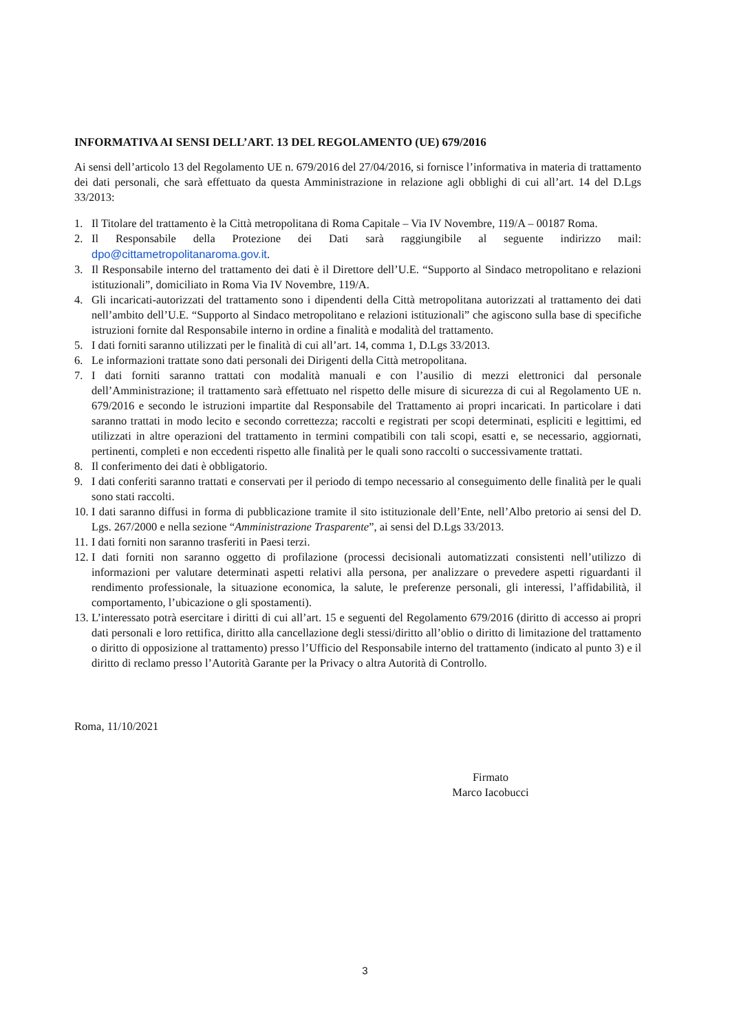INFORMATIVA AI SENSI DELL’ART. 13 DEL REGOLAMENTO (UE) 679/2016
Ai sensi dell’articolo 13 del Regolamento UE n. 679/2016 del 27/04/2016, si fornisce l’informativa in materia di trattamento dei dati personali, che sarà effettuato da questa Amministrazione in relazione agli obblighi di cui all’art. 14 del D.Lgs 33/2013:
1. Il Titolare del trattamento è la Città metropolitana di Roma Capitale – Via IV Novembre, 119/A – 00187 Roma.
2. Il Responsabile della Protezione dei Dati sarà raggiungibile al seguente indirizzo mail: dpo@cittametropolitanaroma.gov.it.
3. Il Responsabile interno del trattamento dei dati è il Direttore dell’U.E. “Supporto al Sindaco metropolitano e relazioni istituzionali”, domiciliato in Roma Via IV Novembre, 119/A.
4. Gli incaricati-autorizzati del trattamento sono i dipendenti della Città metropolitana autorizzati al trattamento dei dati nell’ambito dell’U.E. “Supporto al Sindaco metropolitano e relazioni istituzionali” che agiscono sulla base di specifiche istruzioni fornite dal Responsabile interno in ordine a finalità e modalità del trattamento.
5. I dati forniti saranno utilizzati per le finalità di cui all’art. 14, comma 1, D.Lgs 33/2013.
6. Le informazioni trattate sono dati personali dei Dirigenti della Città metropolitana.
7. I dati forniti saranno trattati con modalità manuali e con l’ausilio di mezzi elettronici dal personale dell’Amministrazione; il trattamento sarà effettuato nel rispetto delle misure di sicurezza di cui al Regolamento UE n. 679/2016 e secondo le istruzioni impartite dal Responsabile del Trattamento ai propri incaricati. In particolare i dati saranno trattati in modo lecito e secondo correttezza; raccolti e registrati per scopi determinati, espliciti e legittimi, ed utilizzati in altre operazioni del trattamento in termini compatibili con tali scopi, esatti e, se necessario, aggiornati, pertinenti, completi e non eccedenti rispetto alle finalità per le quali sono raccolti o successivamente trattati.
8. Il conferimento dei dati è obbligatorio.
9. I dati conferiti saranno trattati e conservati per il periodo di tempo necessario al conseguimento delle finalità per le quali sono stati raccolti.
10. I dati saranno diffusi in forma di pubblicazione tramite il sito istituzionale dell’Ente, nell’Albo pretorio ai sensi del D. Lgs. 267/2000 e nella sezione “Amministrazione Trasparente”, ai sensi del D.Lgs 33/2013.
11. I dati forniti non saranno trasferiti in Paesi terzi.
12. I dati forniti non saranno oggetto di profilazione (processi decisionali automatizzati consistenti nell’utilizzo di informazioni per valutare determinati aspetti relativi alla persona, per analizzare o prevedere aspetti riguardanti il rendimento professionale, la situazione economica, la salute, le preferenze personali, gli interessi, l’affidabilità, il comportamento, l’ubicazione o gli spostamenti).
13. L’interessato potrà esercitare i diritti di cui all’art. 15 e seguenti del Regolamento 679/2016 (diritto di accesso ai propri dati personali e loro rettifica, diritto alla cancellazione degli stessi/diritto all’oblio o diritto di limitazione del trattamento o diritto di opposizione al trattamento) presso l’Ufficio del Responsabile interno del trattamento (indicato al punto 3) e il diritto di reclamo presso l’Autorità Garante per la Privacy o altra Autorità di Controllo.
Roma, 11/10/2021
Firmato
Marco Iacobucci
3